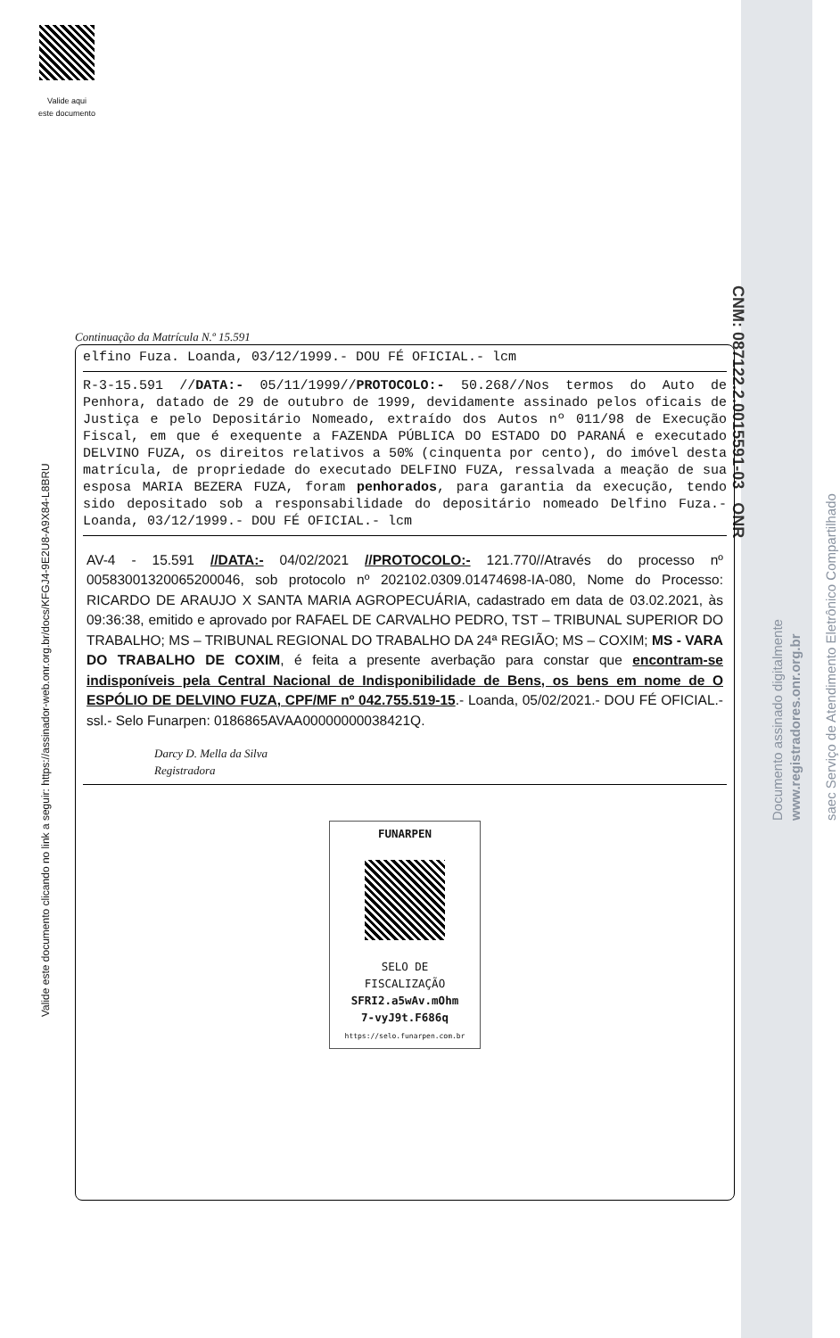Valide aqui
este documento
Valide este documento clicando no link a seguir: https://assinador-web.onr.org.br/docs/KFGJ4-9E2U8-A9X84-L8BRU
CNM: 087122.2.0015591-03 ONR
Documento assinado digitalmente
www.registradores.onr.org.br
saec Serviço de Atendimento Eletrônico Compartilhado
Continuação da Matrícula N.º 15.591
elfino Fuza. Loanda, 03/12/1999.- DOU FÉ OFICIAL.- lcm
R-3-15.591 //DATA:- 05/11/1999//PROTOCOLO:- 50.268//Nos termos do Auto de Penhora, datado de 29 de outubro de 1999, devidamente assinado pelos oficais de Justiça e pelo Depositário Nomeado, extraído dos Autos nº 011/98 de Execução Fiscal, em que é exequente a FAZENDA PÚBLICA DO ESTADO DO PARANÁ e executado DELVINO FUZA, os direitos relativos a 50% (cinquenta por cento), do imóvel desta matrícula, de propriedade do executado DELFINO FUZA, ressalvada a meação de sua esposa MARIA BEZERA FUZA, foram penhorados, para garantia da execução, tendo sido depositado sob a responsabilidade do depositário nomeado Delfino Fuza.- Loanda, 03/12/1999.- DOU FÉ OFICIAL.- lcm
AV-4 - 15.591 //DATA:- 04/02/2021 //PROTOCOLO:- 121.770//Através do processo nº 00583001320065200046, sob protocolo nº 202102.0309.01474698-IA-080, Nome do Processo: RICARDO DE ARAUJO X SANTA MARIA AGROPECUÁRIA, cadastrado em data de 03.02.2021, às 09:36:38, emitido e aprovado por RAFAEL DE CARVALHO PEDRO, TST – TRIBUNAL SUPERIOR DO TRABALHO; MS – TRIBUNAL REGIONAL DO TRABALHO DA 24ª REGIÃO; MS – COXIM; MS - VARA DO TRABALHO DE COXIM, é feita a presente averbação para constar que encontram-se indisponíveis pela Central Nacional de Indisponibilidade de Bens, os bens em nome de O ESPÓLIO DE DELVINO FUZA, CPF/MF nº 042.755.519-15.- Loanda, 05/02/2021.- DOU FÉ OFICIAL.- ssl.- Selo Funarpen: 0186865AVAA00000000038421Q.
Darcy D. Mella da Silva
Registradora
FUNARPEN
SELO DE
FISCALIZAÇÃO
SFRI2.a5wAv.mOhm
7-vyJ9t.F686q
https://selo.funarpen.com.br